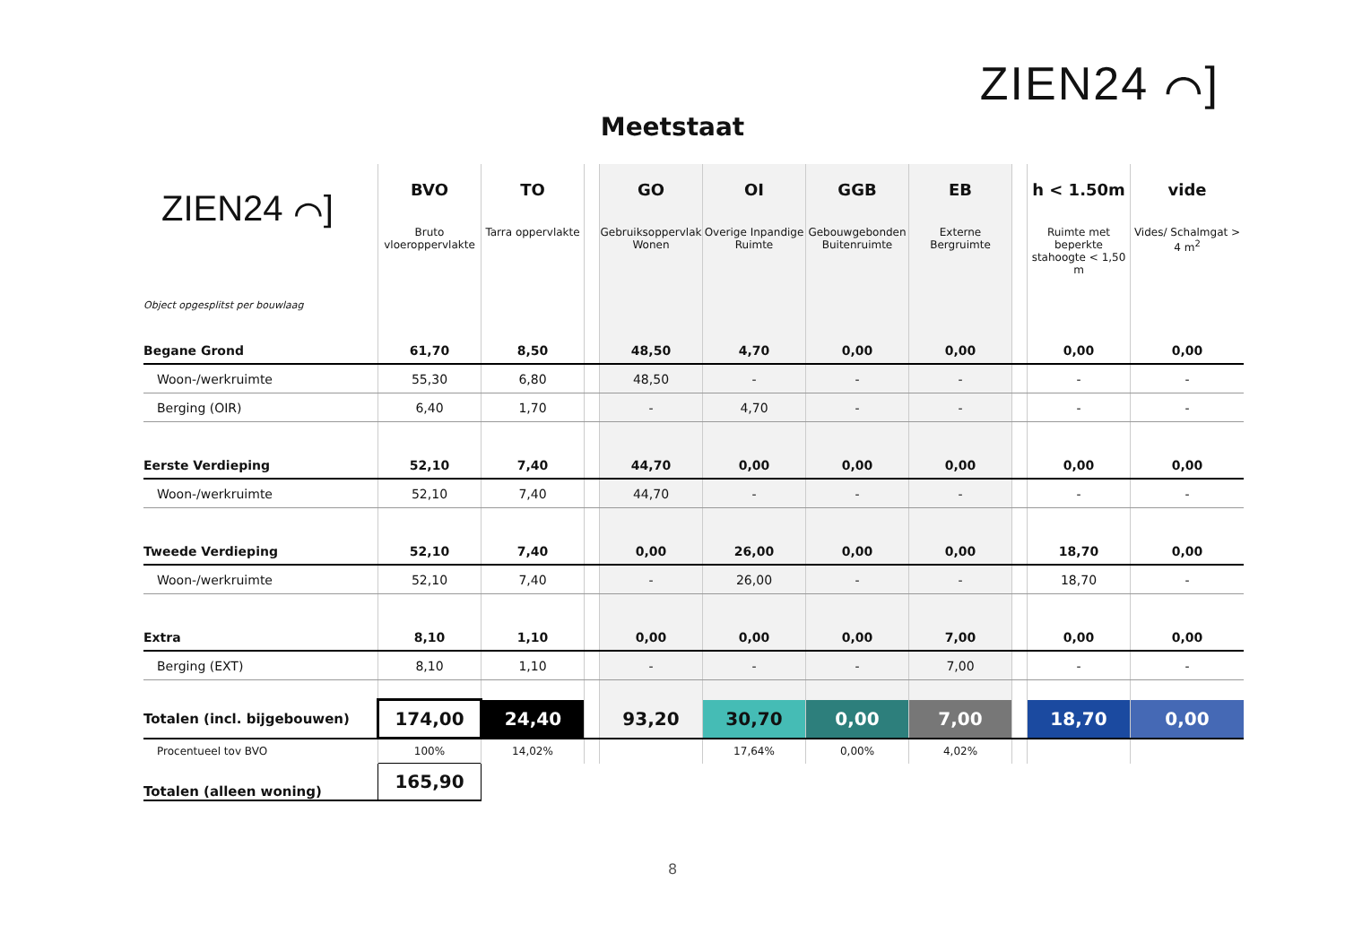ZIEN24 ⌒]
Meetstaat
| ZIEN24 ⌒] Object opgesplitst per bouwlaag | BVO Bruto vloeroppervlakte | TO Tarra oppervlakte | | GO Gebruiksoppervlak Wonen | OI Overige Inpandige Ruimte | GGB Gebouwgebonden Buitenruimte | EB Externe Bergruimte | | h < 1.50m Ruimte met beperkte stahoogte < 1,50 m | vide Vides/ Schalmgat > 4 m<sup>2</sup> |
| --- | --- | --- | --- | --- | --- | --- | --- | --- | --- | --- |
| Begane Grond | 61,70 | 8,50 | | 48,50 | 4,70 | 0,00 | 0,00 | | 0,00 | 0,00 |
| Woon-/werkruimte | 55,30 | 6,80 | | 48,50 | - | - | - | | - | - |
| Berging (OIR) | 6,40 | 1,70 | | - | 4,70 | - | - | | - | - |
| Eerste Verdieping | 52,10 | 7,40 | | 44,70 | 0,00 | 0,00 | 0,00 | | 0,00 | 0,00 |
| Woon-/werkruimte | 52,10 | 7,40 | | 44,70 | - | - | - | | - | - |
| Tweede Verdieping | 52,10 | 7,40 | | 0,00 | 26,00 | 0,00 | 0,00 | | 18,70 | 0,00 |
| Woon-/werkruimte | 52,10 | 7,40 | | - | 26,00 | - | - | | 18,70 | - |
| Extra | 8,10 | 1,10 | | 0,00 | 0,00 | 0,00 | 7,00 | | 0,00 | 0,00 |
| Berging (EXT) | 8,10 | 1,10 | | - | - | - | 7,00 | | - | - |
| Totalen (incl. bijgebouwen) | 174,00 | 24,40 | | 93,20 | 30,70 | 0,00 | 7,00 | | 18,70 | 0,00 |
| Procentueel tov BVO | 100% | 14,02% | | | 17,64% | 0,00% | 4,02% | | | |
| Totalen (alleen woning) | 165,90 | | | | | | | | | |
8